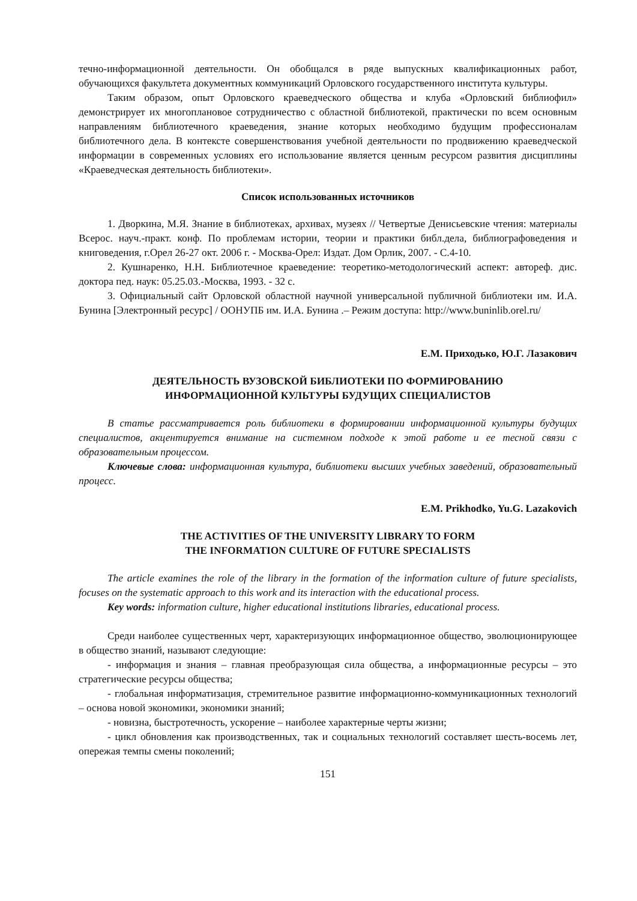течно-информационной деятельности. Он обобщался в ряде выпускных квалификационных работ, обучающихся факультета документных коммуникаций Орловского государственного института культуры.
Таким образом, опыт Орловского краеведческого общества и клуба «Орловский библиофил» демонстрирует их многоплановое сотрудничество с областной библиотекой, практически по всем основным направлениям библиотечного краеведения, знание которых необходимо будущим профессионалам библиотечного дела. В контексте совершенствования учебной деятельности по продвижению краеведческой информации в современных условиях его использование является ценным ресурсом развития дисциплины «Краеведческая деятельность библиотеки».
Список использованных источников
1. Дворкина, М.Я. Знание в библиотеках, архивах, музеях // Четвертые Денисьевские чтения: материалы Всерос. науч.-практ. конф. По проблемам истории, теории и практики библ.дела, библиографоведения и книговедения, г.Орел 26-27 окт. 2006 г. - Москва-Орел: Издат. Дом Орлик, 2007. - С.4-10.
2. Кушнаренко, Н.Н. Библиотечное краеведение: теоретико-методологический аспект: автореф. дис. доктора пед. наук: 05.25.03.-Москва, 1993. - 32 с.
3. Официальный сайт Орловской областной научной универсальной публичной библиотеки им. И.А. Бунина [Электронный ресурс] / ООНУПБ им. И.А. Бунина .– Режим доступа: http://www.buninlib.orel.ru/
Е.М. Приходько, Ю.Г. Лазакович
ДЕЯТЕЛЬНОСТЬ ВУЗОВСКОЙ БИБЛИОТЕКИ ПО ФОРМИРОВАНИЮ
ИНФОРМАЦИОННОЙ КУЛЬТУРЫ БУДУЩИХ СПЕЦИАЛИСТОВ
В статье рассматривается роль библиотеки в формировании информационной культуры будущих специалистов, акцентируется внимание на системном подходе к этой работе и ее тесной связи с образовательным процессом.
Ключевые слова: информационная культура, библиотеки высших учебных заведений, образовательный процесс.
E.M. Prikhodko, Yu.G. Lazakovich
THE ACTIVITIES OF THE UNIVERSITY LIBRARY TO FORM
THE INFORMATION CULTURE OF FUTURE SPECIALISTS
The article examines the role of the library in the formation of the information culture of future specialists, focuses on the systematic approach to this work and its interaction with the educational process.
Key words: information culture, higher educational institutions libraries, educational process.
Среди наиболее существенных черт, характеризующих информационное общество, эволюционирующее в общество знаний, называют следующие:
- информация и знания – главная преобразующая сила общества, а информационные ресурсы – это стратегические ресурсы общества;
- глобальная информатизация, стремительное развитие информационно-коммуникационных технологий – основа новой экономики, экономики знаний;
- новизна, быстротечность, ускорение – наиболее характерные черты жизни;
- цикл обновления как производственных, так и социальных технологий составляет шесть-восемь лет, опережая темпы смены поколений;
151